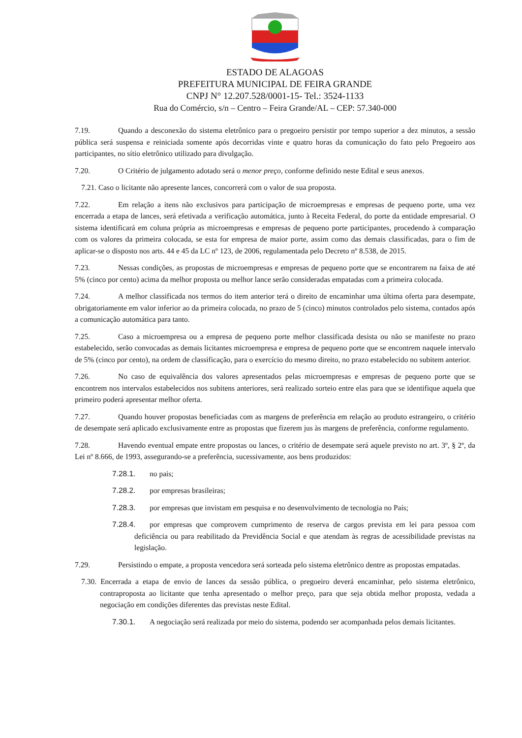ESTADO DE ALAGOAS
PREFEITURA MUNICIPAL DE FEIRA GRANDE
CNPJ N° 12.207.528/0001-15- Tel.: 3524-1133
Rua do Comércio, s/n – Centro – Feira Grande/AL – CEP: 57.340-000
7.19. Quando a desconexão do sistema eletrônico para o pregoeiro persistir por tempo superior a dez minutos, a sessão pública será suspensa e reiniciada somente após decorridas vinte e quatro horas da comunicação do fato pelo Pregoeiro aos participantes, no sítio eletrônico utilizado para divulgação.
7.20. O Critério de julgamento adotado será o menor preço, conforme definido neste Edital e seus anexos.
7.21. Caso o licitante não apresente lances, concorrerá com o valor de sua proposta.
7.22. Em relação a itens não exclusivos para participação de microempresas e empresas de pequeno porte, uma vez encerrada a etapa de lances, será efetivada a verificação automática, junto à Receita Federal, do porte da entidade empresarial. O sistema identificará em coluna própria as microempresas e empresas de pequeno porte participantes, procedendo à comparação com os valores da primeira colocada, se esta for empresa de maior porte, assim como das demais classificadas, para o fim de aplicar-se o disposto nos arts. 44 e 45 da LC nº 123, de 2006, regulamentada pelo Decreto nº 8.538, de 2015.
7.23. Nessas condições, as propostas de microempresas e empresas de pequeno porte que se encontrarem na faixa de até 5% (cinco por cento) acima da melhor proposta ou melhor lance serão consideradas empatadas com a primeira colocada.
7.24. A melhor classificada nos termos do item anterior terá o direito de encaminhar uma última oferta para desempate, obrigatoriamente em valor inferior ao da primeira colocada, no prazo de 5 (cinco) minutos controlados pelo sistema, contados após a comunicação automática para tanto.
7.25. Caso a microempresa ou a empresa de pequeno porte melhor classificada desista ou não se manifeste no prazo estabelecido, serão convocadas as demais licitantes microempresa e empresa de pequeno porte que se encontrem naquele intervalo de 5% (cinco por cento), na ordem de classificação, para o exercício do mesmo direito, no prazo estabelecido no subitem anterior.
7.26. No caso de equivalência dos valores apresentados pelas microempresas e empresas de pequeno porte que se encontrem nos intervalos estabelecidos nos subitens anteriores, será realizado sorteio entre elas para que se identifique aquela que primeiro poderá apresentar melhor oferta.
7.27. Quando houver propostas beneficiadas com as margens de preferência em relação ao produto estrangeiro, o critério de desempate será aplicado exclusivamente entre as propostas que fizerem jus às margens de preferência, conforme regulamento.
7.28. Havendo eventual empate entre propostas ou lances, o critério de desempate será aquele previsto no art. 3º, § 2º, da Lei nº 8.666, de 1993, assegurando-se a preferência, sucessivamente, aos bens produzidos:
7.28.1. no pais;
7.28.2. por empresas brasileiras;
7.28.3. por empresas que invistam em pesquisa e no desenvolvimento de tecnologia no País;
7.28.4. por empresas que comprovem cumprimento de reserva de cargos prevista em lei para pessoa com deficiência ou para reabilitado da Previdência Social e que atendam às regras de acessibilidade previstas na legislação.
7.29. Persistindo o empate, a proposta vencedora será sorteada pelo sistema eletrônico dentre as propostas empatadas.
7.30. Encerrada a etapa de envio de lances da sessão pública, o pregoeiro deverá encaminhar, pelo sistema eletrônico, contraproposta ao licitante que tenha apresentado o melhor preço, para que seja obtida melhor proposta, vedada a negociação em condições diferentes das previstas neste Edital.
7.30.1. A negociação será realizada por meio do sistema, podendo ser acompanhada pelos demais licitantes.